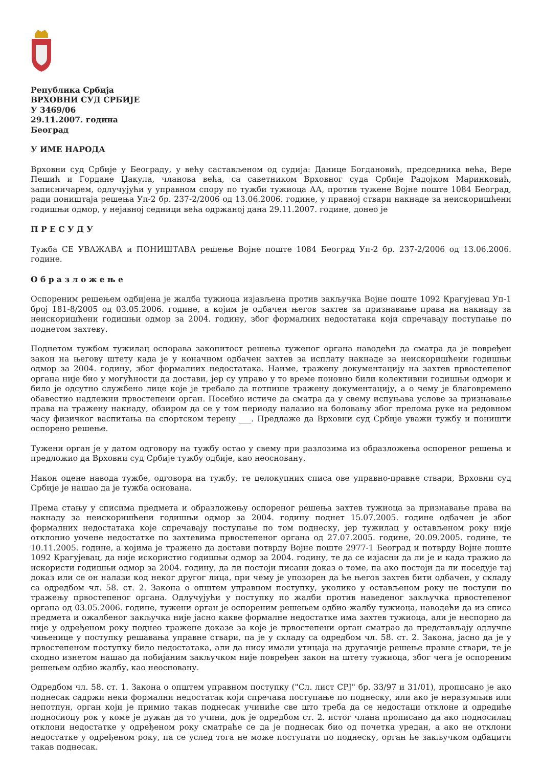Република Србија
ВРХОВНИ СУД СРБИЈЕ
У 3469/06
29.11.2007. година
Београд
У ИМЕ НАРОДА
Врховни суд Србије у Београду, у већу састављеном од судија: Данице Богдановић, председника већа, Вере Пешић и Гордане Џакула, чланова већа, са саветником Врховног суда Србије Радојком Маринковић, записничарем, одлучујући у управном спору по тужби тужиоца АА, против тужене Војне поште 1084 Београд, ради поништаја решења Уп-2 бр. 237-2/2006 од 13.06.2006. године, у правној ствари накнаде за неискоришћени годишњи одмор, у нејавној седници већа одржаној дана 29.11.2007. године, донео је
П Р Е С У Д У
Тужба СЕ УВАЖАВА и ПОНИШТАВА решење Војне поште 1084 Београд Уп-2 бр. 237-2/2006 од 13.06.2006. године.
О б р а з л о ж е њ е
Оспореним решењем одбијена је жалба тужиоца изјављена против закључка Војне поште 1092 Крагујевац Уп-1 број 181-8/2005 од 03.05.2006. године, а којим је одбачен његов захтев за признавање права на накнаду за неискоришћени годишњи одмор за 2004. годину, због формалних недостатака који спречавају поступање по поднетом захтеву.
Поднетом тужбом тужилац оспорава законитост решења туженог органа наводећи да сматра да је повређен закон на његову штету када је у коначном одбачен захтев за исплату накнаде за неискоришћени годишњи одмор за 2004. годину, због формалних недостатака. Наиме, тражену документацију на захтев првостепеног органа није био у могућности да достави, јер су управо у то време поновно били колективни годишњи одмори и било је одсутно службено лице које је требало да потпише тражену документацију, а о чему је благовремено обавестио надлежни првостепени орган. Посебно истиче да сматра да у свему испуњава услове за признавање права на тражену накнаду, обзиром да се у том периоду налазио на боловању због прелома руке на редовном часу физичког васпитања на спортском терену ___. Предлаже да Врховни суд Србије уважи тужбу и поништи оспорено решење.
Тужени орган је у датом одговору на тужбу остао у свему при разлозима из образложења оспореног решења и предложио да Врховни суд Србије тужбу одбије, као неосновану.
Након оцене навода тужбе, одговора на тужбу, те целокупних списа ове управно-правне ствари, Врховни суд Србије је нашао да је тужба основана.
Према стању у списима предмета и образложењу оспореног решења захтев тужиоца за признавање права на накнаду за неискоришћени годишњи одмор за 2004. годину поднет 15.07.2005. године одбачен је због формалних недостатака које спречавају поступање по том поднеску, јер тужилац у остављеном року није отклонио уочене недостатке по захтевима првостепеног органа од 27.07.2005. године, 20.09.2005. године, те 10.11.2005. године, а којима је тражено да достави потврду Војне поште 2977-1 Београд и потврду Војне поште 1092 Крагујевац, да није искористио годишњи одмор за 2004. годину, те да се изјасни да ли је и када тражио да искористи годишњи одмор за 2004. годину, да ли постоји писани доказ о томе, па ако постоји да ли поседује тај доказ или се он налази код неког другог лица, при чему је упозорен да ће његов захтев бити одбачен, у складу са одредбом чл. 58. ст. 2. Закона о општем управном поступку, уколико у остављеном року не поступи по тражењу првостепеног органа. Одлучујући у поступку по жалби против наведеног закључка првостепеног органа од 03.05.2006. године, тужени орган је оспореним решењем одбио жалбу тужиоца, наводећи да из списа предмета и ожалбеног закључка није јасно какве формалне недостатке има захтев тужиоца, али је неспорно да није у одређеном року поднео тражене доказе за које је првостепени орган сматрао да представљају одлучне чињенице у поступку решавања управне ствари, па је у складу са одредбом чл. 58. ст. 2. Закона, јасно да је у првостепеном поступку било недостатака, али да нису имали утицаја на другачије решење правне ствари, те је сходно изнетом нашао да побијаним закључком није повређен закон на штету тужиоца, због чега је оспореним решењем одбио жалбу, као неосновану.
Одредбом чл. 58. ст. 1. Закона о општем управном поступку ("Сл. лист СРЈ" бр. 33/97 и 31/01), прописано је ако поднесак садржи неки формални недостатак који спречава поступање по поднеску, или ако је неразумљив или непотпун, орган који је примио такав поднесак учиниће све што треба да се недостаци отклоне и одредиће подносиоцу рок у коме је дужан да то учини, док је одредбом ст. 2. истог члана прописано да ако подносилац отклони недостатке у одређеном року сматраће се да је поднесак био од почетка уредан, а ако не отклони недостатке у одређеном року, па се услед тога не може поступати по поднеску, орган ће закључком одбацити такав поднесак.